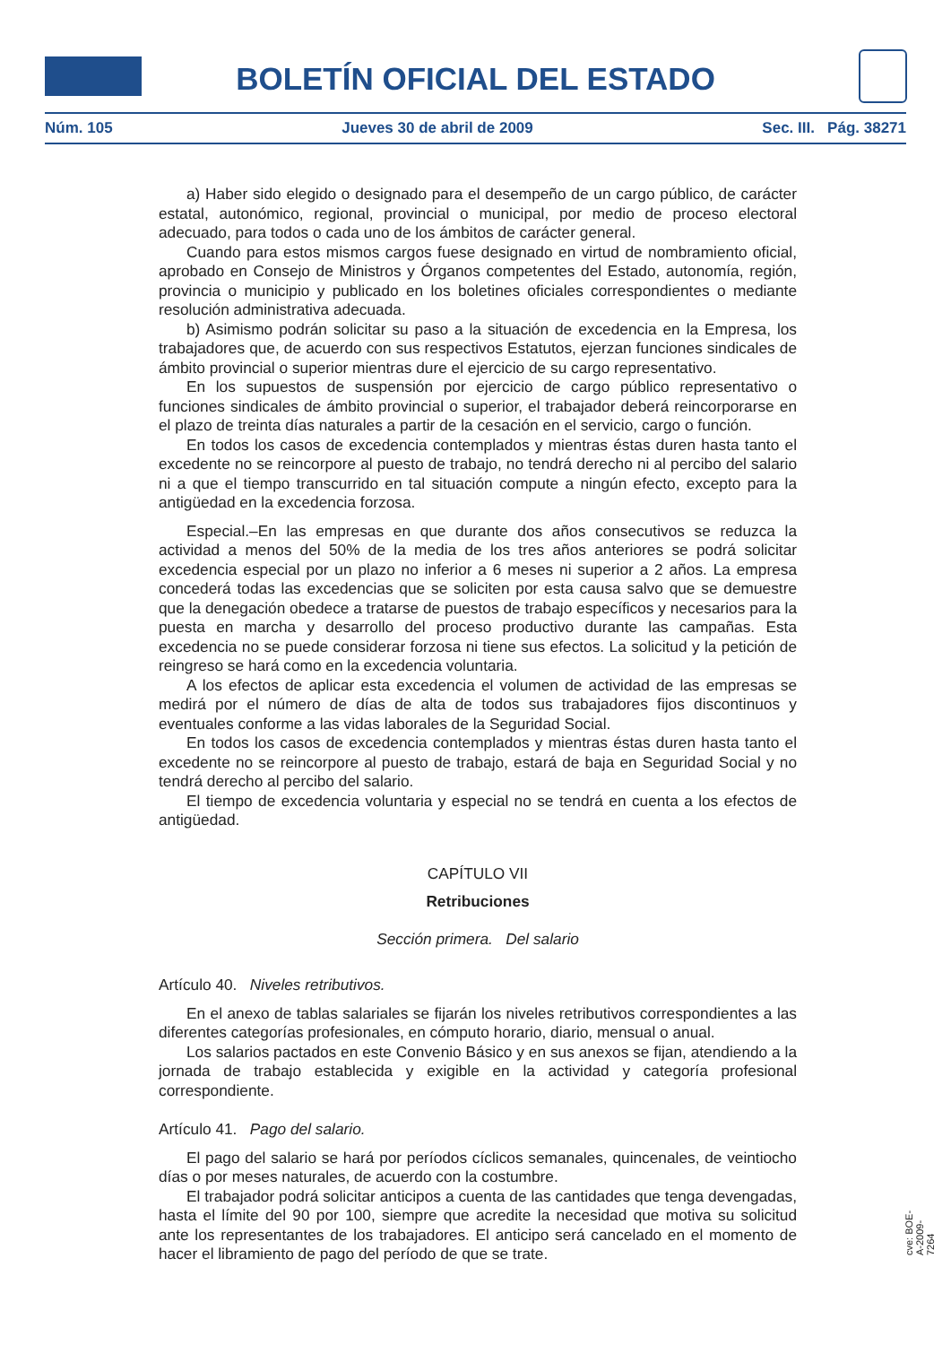BOLETÍN OFICIAL DEL ESTADO
Núm. 105 Jueves 30 de abril de 2009 Sec. III. Pág. 38271
a) Haber sido elegido o designado para el desempeño de un cargo público, de carácter estatal, autonómico, regional, provincial o municipal, por medio de proceso electoral adecuado, para todos o cada uno de los ámbitos de carácter general.
Cuando para estos mismos cargos fuese designado en virtud de nombramiento oficial, aprobado en Consejo de Ministros y Órganos competentes del Estado, autonomía, región, provincia o municipio y publicado en los boletines oficiales correspondientes o mediante resolución administrativa adecuada.
b) Asimismo podrán solicitar su paso a la situación de excedencia en la Empresa, los trabajadores que, de acuerdo con sus respectivos Estatutos, ejerzan funciones sindicales de ámbito provincial o superior mientras dure el ejercicio de su cargo representativo.
En los supuestos de suspensión por ejercicio de cargo público representativo o funciones sindicales de ámbito provincial o superior, el trabajador deberá reincorporarse en el plazo de treinta días naturales a partir de la cesación en el servicio, cargo o función.
En todos los casos de excedencia contemplados y mientras éstas duren hasta tanto el excedente no se reincorpore al puesto de trabajo, no tendrá derecho ni al percibo del salario ni a que el tiempo transcurrido en tal situación compute a ningún efecto, excepto para la antigüedad en la excedencia forzosa.
Especial.–En las empresas en que durante dos años consecutivos se reduzca la actividad a menos del 50% de la media de los tres años anteriores se podrá solicitar excedencia especial por un plazo no inferior a 6 meses ni superior a 2 años. La empresa concederá todas las excedencias que se soliciten por esta causa salvo que se demuestre que la denegación obedece a tratarse de puestos de trabajo específicos y necesarios para la puesta en marcha y desarrollo del proceso productivo durante las campañas. Esta excedencia no se puede considerar forzosa ni tiene sus efectos. La solicitud y la petición de reingreso se hará como en la excedencia voluntaria.
A los efectos de aplicar esta excedencia el volumen de actividad de las empresas se medirá por el número de días de alta de todos sus trabajadores fijos discontinuos y eventuales conforme a las vidas laborales de la Seguridad Social.
En todos los casos de excedencia contemplados y mientras éstas duren hasta tanto el excedente no se reincorpore al puesto de trabajo, estará de baja en Seguridad Social y no tendrá derecho al percibo del salario.
El tiempo de excedencia voluntaria y especial no se tendrá en cuenta a los efectos de antigüedad.
CAPÍTULO VII
Retribuciones
Sección primera. Del salario
Artículo 40. Niveles retributivos.
En el anexo de tablas salariales se fijarán los niveles retributivos correspondientes a las diferentes categorías profesionales, en cómputo horario, diario, mensual o anual.
Los salarios pactados en este Convenio Básico y en sus anexos se fijan, atendiendo a la jornada de trabajo establecida y exigible en la actividad y categoría profesional correspondiente.
Artículo 41. Pago del salario.
El pago del salario se hará por períodos cíclicos semanales, quincenales, de veintiocho días o por meses naturales, de acuerdo con la costumbre.
El trabajador podrá solicitar anticipos a cuenta de las cantidades que tenga devengadas, hasta el límite del 90 por 100, siempre que acredite la necesidad que motiva su solicitud ante los representantes de los trabajadores. El anticipo será cancelado en el momento de hacer el libramiento de pago del período de que se trate.
cve: BOE-A-2009-7264